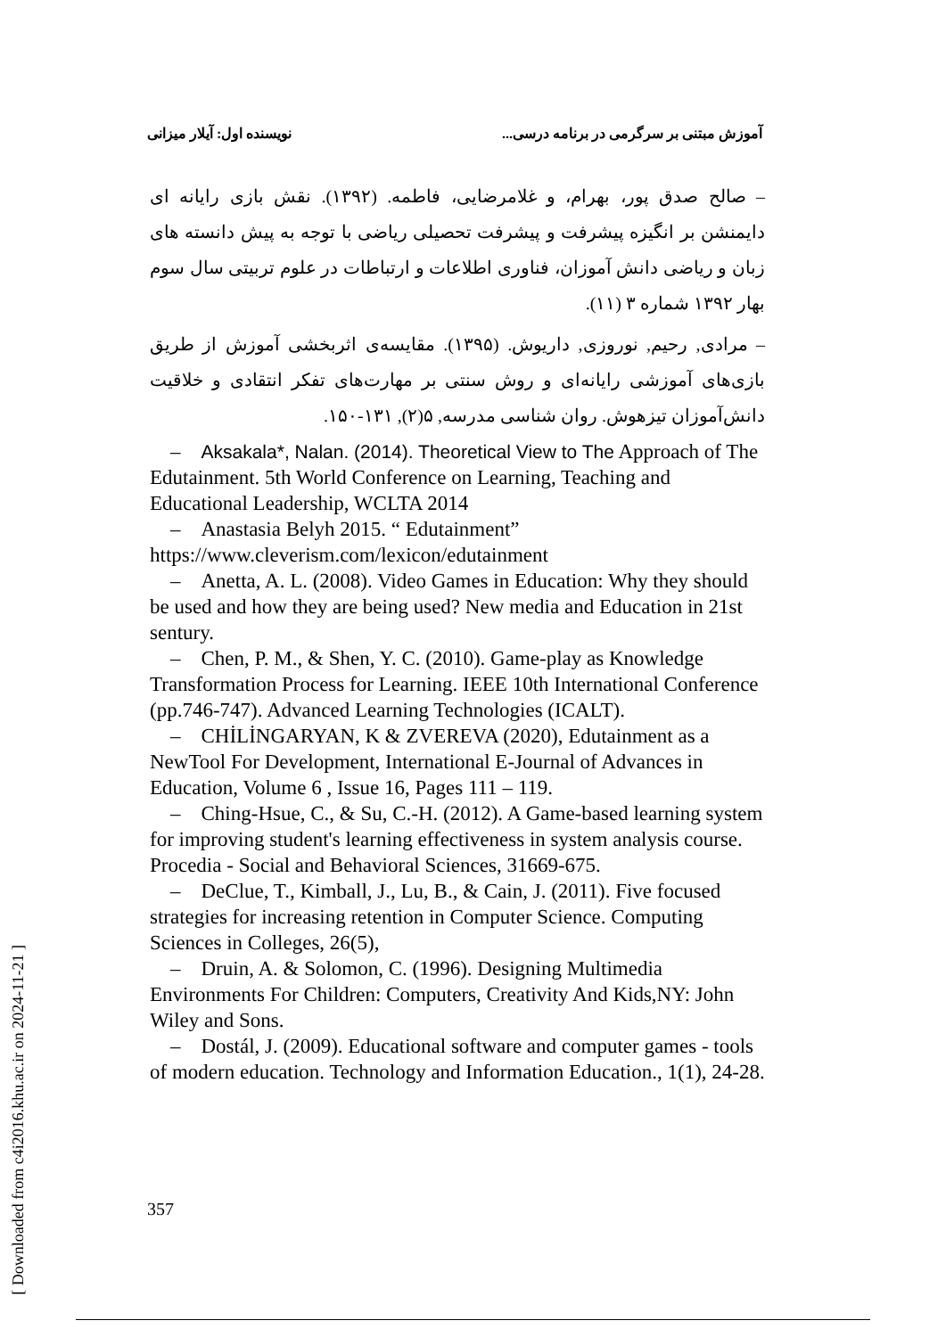آموزش مبتنی بر سرگرمی در برنامه درسی... نویسنده اول: آیلار میزانی
– صالح صدق پور، بهرام، و غلامرضایی، فاطمه. (۱۳۹۲). نقش بازی رایانه ای دایمنشن بر انگیزه پیشرفت و پیشرفت تحصیلی ریاضی با توجه به پیش دانسته های زبان و ریاضی دانش آموزان، فناوری اطلاعات و ارتباطات در علوم تربیتی سال سوم بهار ۱۳۹۲ شماره ۳ (۱۱).
– مرادی, رحیم, نوروزی, داریوش. (۱۳۹۵). مقایسه‌ی اثربخشی آموزش از طریق بازی‌های آموزشی رایانه‌ای و روش سنتی بر مهارت‌های تفکر انتقادی و خلاقیت دانش‌آموزان تیزهوش. روان شناسی مدرسه, ۵(۲), ۱۳۱-۱۵۰.
– Aksakala*, Nalan. (2014). Theoretical View to The Approach of The Edutainment. 5th World Conference on Learning, Teaching and Educational Leadership, WCLTA 2014
– Anastasia Belyh 2015. “ Edutainment” https://www.cleverism.com/lexicon/edutainment
– Anetta, A. L. (2008). Video Games in Education: Why they should be used and how they are being used? New media and Education in 21st sentury.
– Chen, P. M., & Shen, Y. C. (2010). Game-play as Knowledge Transformation Process for Learning. IEEE 10th International Conference (pp.746-747). Advanced Learning Technologies (ICALT).
– CHİLİNGARYAN, K & ZVEREVA (2020), Edutainment as a NewTool For Development, International E-Journal of Advances in Education, Volume 6 , Issue 16, Pages 111 – 119.
– Ching-Hsue, C., & Su, C.-H. (2012). A Game-based learning system for improving student's learning effectiveness in system analysis course. Procedia - Social and Behavioral Sciences, 31669-675.
– DeClue, T., Kimball, J., Lu, B., & Cain, J. (2011). Five focused strategies for increasing retention in Computer Science. Computing Sciences in Colleges, 26(5),
– Druin, A. & Solomon, C. (1996). Designing Multimedia Environments For Children: Computers, Creativity And Kids,NY: John Wiley and Sons.
– Dostál, J. (2009). Educational software and computer games - tools of modern education. Technology and Information Education., 1(1), 24-28.
357
[ Downloaded from c4i2016.khu.ac.ir on 2024-11-21 ]